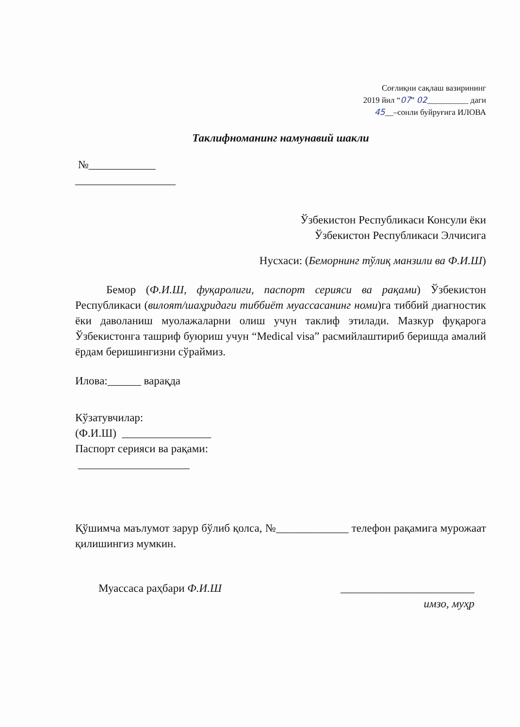Соғлиқни сақлаш вазирининг
2019 йил “07” 02__________ даги
45__–сонли буйруғига ИЛОВА
Таклифноманинг намунавий шакли
№____________
__________________
Ўзбекистон Республикаси Консули ёки
Ўзбекистон Республикаси Элчисига
Нусхаси: (Беморнинг тўлиқ манзили ва Ф.И.Ш)
Бемор (Ф.И.Ш, фуқаролиги, паспорт серияси ва рақами) Ўзбекистон Республикаси (вилоят/шаҳридаги тиббиёт муассасанинг номи)га тиббий диагностик ёки даволаниш муолажаларни олиш учун таклиф этилади. Мазкур фуқарога Ўзбекистонга ташриф буюриш учун “Medical visa” расмийлаштириб беришда амалий ёрдам беришингизни сўраймиз.
Илова:______ варақда
Кўзатувчилар:
(Ф.И.Ш) ________________
Паспорт серияси ва рақами:
____________________
Қўшимча маълумот зарур бўлиб қолса, №_____________ телефон рақамига мурожаат қилишингиз мумкин.
Муассаса раҳбари Ф.И.Ш ________________________
имзо, муҳр